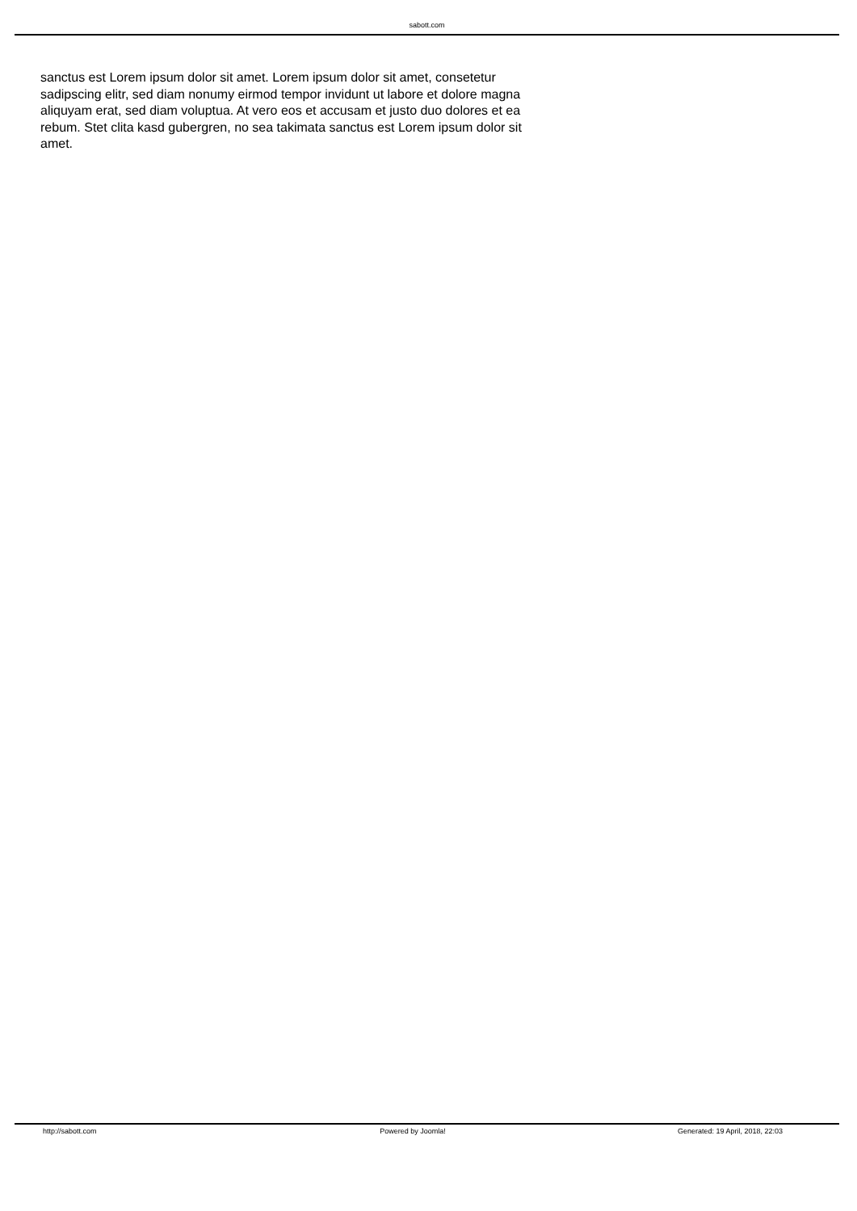sabott.com
sanctus est Lorem ipsum dolor sit amet. Lorem ipsum dolor sit amet, consetetur sadipscing elitr, sed diam nonumy eirmod tempor invidunt ut labore et dolore magna aliquyam erat, sed diam voluptua. At vero eos et accusam et justo duo dolores et ea rebum. Stet clita kasd gubergren, no sea takimata sanctus est Lorem ipsum dolor sit amet.
http://sabott.com Powered by Joomla! Generated: 19 April, 2018, 22:03